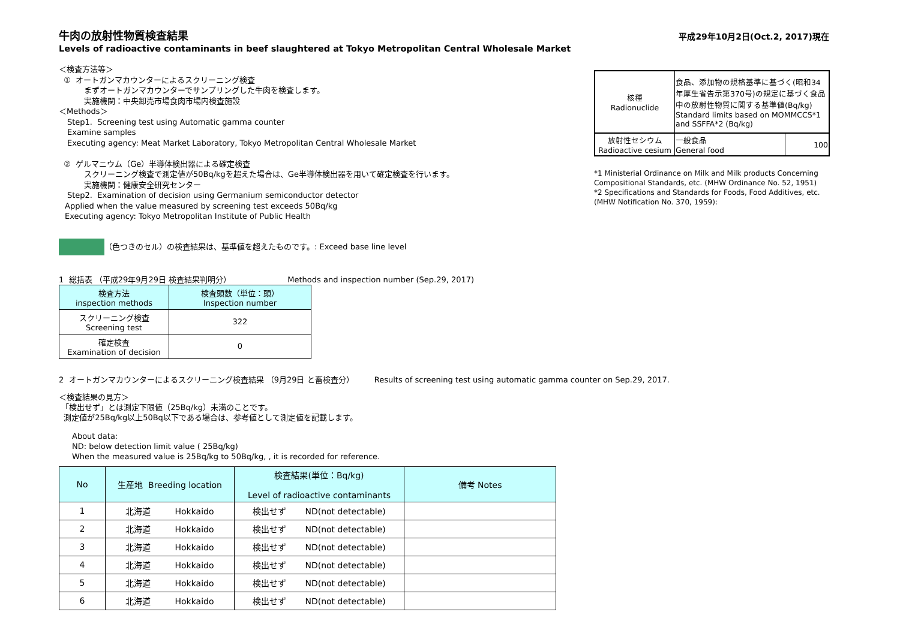平成29年10月2日(Oct.2, 2017)現在
牛肉の放射性物質検査結果
Levels of radioactive contaminants in beef slaughtered at Tokyo Metropolitan Central Wholesale Market
＜検査方法等＞
① オートガンマカウンターによるスクリーニング検査
まずオートガンマカウンターでサンプリングした牛肉を検査します。
実施機関：中央卸売市場食肉市場内検査施設
＜Methods＞
Step1. Screening test using Automatic gamma counter
Examine samples
Executing agency: Meat Market Laboratory, Tokyo Metropolitan Central Wholesale Market
② ゲルマニウム（Ge）半導体検出器による確定検査
スクリーニング検査で測定値が50Bq/kgを超えた場合は、Ge半導体検出器を用いて確定検査を行います。
実施機関：健康安全研究センター
Step2. Examination of decision using Germanium semiconductor detector
Applied when the value measured by screening test exceeds 50Bq/kg
Executing agency: Tokyo Metropolitan Institute of Public Health
| 核種 Radionuclide | 食品、添加物の規格基準に基づく(昭和34年厚生省告示第370号)の規定に基づく食品中の放射性物質に関する基準値(Bq/kg) Standard limits based on MOMMCCS*1 and SSFFA*2 (Bq/kg) | |
| 放射性セシウム Radioactive cesium | 一般食品 General food | 100 |
*1 Ministerial Ordinance on Milk and Milk products Concerning Compositional Standards, etc. (MHW Ordinance No. 52, 1951)
*2 Specifications and Standards for Foods, Food Additives, etc. (MHW Notification No. 370, 1959):
（色つきのセル）の検査結果は、基準値を超えたものです。: Exceed base line level
1 総括表 （平成29年9月29日 検査結果判明分） Methods and inspection number (Sep.29, 2017)
| 検査方法 inspection methods | 検査頭数（単位：頭） Inspection number |
| --- | --- |
| スクリーニング検査 Screening test | 322 |
| 確定検査 Examination of decision | 0 |
2 オートガンマカウンターによるスクリーニング検査結果 （9月29日 と畜検査分） Results of screening test using automatic gamma counter on Sep.29, 2017.
＜検査結果の見方＞
「検出せず」とは測定下限値（25Bq/kg）未満のことです。
測定値が25Bq/kg以上50Bq以下である場合は、参考値として測定値を記載します。
About data:
ND: below detection limit value ( 25Bq/kg)
When the measured value is 25Bq/kg to 50Bq/kg, , it is recorded for reference.
| No | 生産地 Breeding location | 検査結果(単位：Bq/kg) Level of radioactive contaminants | 備考 Notes |
| --- | --- | --- | --- |
| 1 | 北海道 Hokkaido | 検出せず ND(not detectable) | |
| 2 | 北海道 Hokkaido | 検出せず ND(not detectable) | |
| 3 | 北海道 Hokkaido | 検出せず ND(not detectable) | |
| 4 | 北海道 Hokkaido | 検出せず ND(not detectable) | |
| 5 | 北海道 Hokkaido | 検出せず ND(not detectable) | |
| 6 | 北海道 Hokkaido | 検出せず ND(not detectable) | |